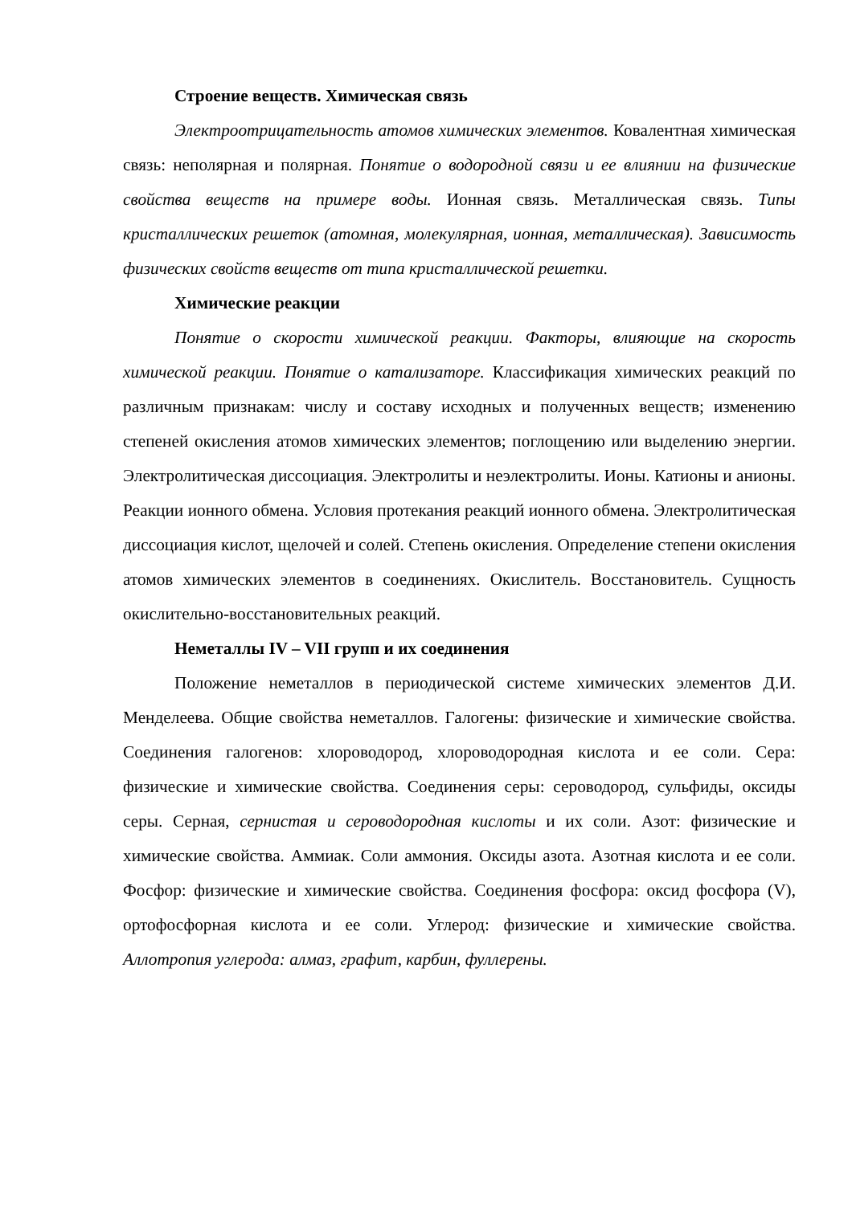Строение веществ. Химическая связь
Электроотрицательность атомов химических элементов. Ковалентная химическая связь: неполярная и полярная. Понятие о водородной связи и ее влиянии на физические свойства веществ на примере воды. Ионная связь. Металлическая связь. Типы кристаллических решеток (атомная, молекулярная, ионная, металлическая). Зависимость физических свойств веществ от типа кристаллической решетки.
Химические реакции
Понятие о скорости химической реакции. Факторы, влияющие на скорость химической реакции. Понятие о катализаторе. Классификация химических реакций по различным признакам: числу и составу исходных и полученных веществ; изменению степеней окисления атомов химических элементов; поглощению или выделению энергии. Электролитическая диссоциация. Электролиты и неэлектролиты. Ионы. Катионы и анионы. Реакции ионного обмена. Условия протекания реакций ионного обмена. Электролитическая диссоциация кислот, щелочей и солей. Степень окисления. Определение степени окисления атомов химических элементов в соединениях. Окислитель. Восстановитель. Сущность окислительно-восстановительных реакций.
Неметаллы IV – VII групп и их соединения
Положение неметаллов в периодической системе химических элементов Д.И. Менделеева. Общие свойства неметаллов. Галогены: физические и химические свойства. Соединения галогенов: хлороводород, хлороводородная кислота и ее соли. Сера: физические и химические свойства. Соединения серы: сероводород, сульфиды, оксиды серы. Серная, сернистая и сероводородная кислоты и их соли. Азот: физические и химические свойства. Аммиак. Соли аммония. Оксиды азота. Азотная кислота и ее соли. Фосфор: физические и химические свойства. Соединения фосфора: оксид фосфора (V), ортофосфорная кислота и ее соли. Углерод: физические и химические свойства. Аллотропия углерода: алмаз, графит, карбин, фуллерены.